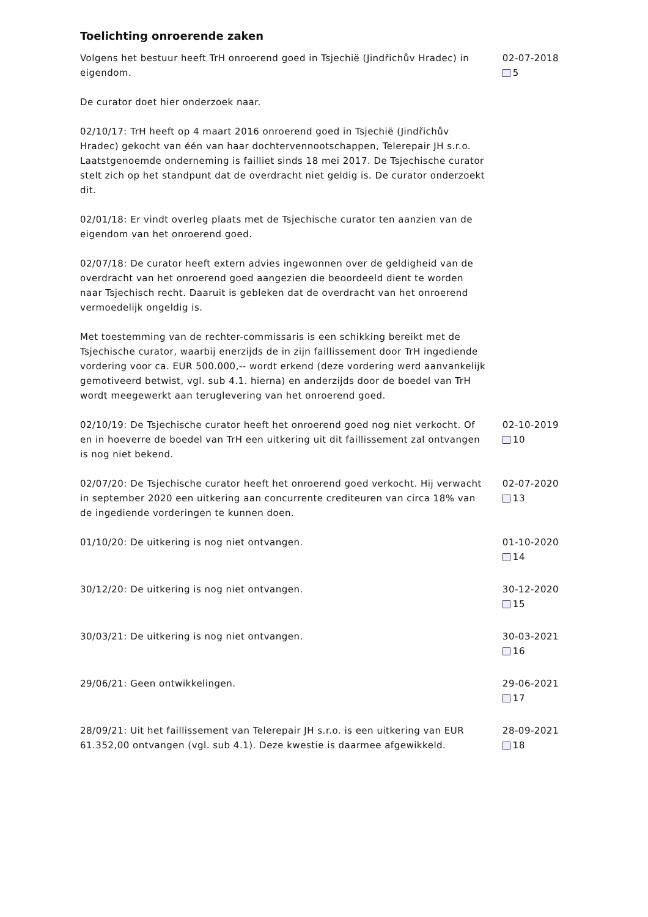Toelichting onroerende zaken
Volgens het bestuur heeft TrH onroerend goed in Tsjechië (Jindřichův Hradec) in eigendom.
De curator doet hier onderzoek naar.
02/10/17: TrH heeft op 4 maart 2016 onroerend goed in Tsjechië (Jindřichův Hradec) gekocht van één van haar dochtervennootschappen, Telerepair JH s.r.o. Laatstgenoemde onderneming is failliet sinds 18 mei 2017. De Tsjechische curator stelt zich op het standpunt dat de overdracht niet geldig is. De curator onderzoekt dit.
02/01/18: Er vindt overleg plaats met de Tsjechische curator ten aanzien van de eigendom van het onroerend goed.
02/07/18: De curator heeft extern advies ingewonnen over de geldigheid van de overdracht van het onroerend goed aangezien die beoordeeld dient te worden naar Tsjechisch recht. Daaruit is gebleken dat de overdracht van het onroerend vermoedelijk ongeldig is.
Met toestemming van de rechter-commissaris is een schikking bereikt met de Tsjechische curator, waarbij enerzijds de in zijn faillissement door TrH ingediende vordering voor ca. EUR 500.000,-- wordt erkend (deze vordering werd aanvankelijk gemotiveerd betwist, vgl. sub 4.1. hierna) en anderzijds door de boedel van TrH wordt meegewerkt aan teruglevering van het onroerend goed.
02-07-2018
5
02/10/19: De Tsjechische curator heeft het onroerend goed nog niet verkocht. Of en in hoeverre de boedel van TrH een uitkering uit dit faillissement zal ontvangen is nog niet bekend.
02-10-2019
10
02/07/20: De Tsjechische curator heeft het onroerend goed verkocht. Hij verwacht in september 2020 een uitkering aan concurrente crediteuren van circa 18% van de ingediende vorderingen te kunnen doen.
02-07-2020
13
01/10/20: De uitkering is nog niet ontvangen. 01-10-2020
14
30/12/20: De uitkering is nog niet ontvangen. 30-12-2020
15
30/03/21: De uitkering is nog niet ontvangen. 30-03-2021
16
29/06/21: Geen ontwikkelingen. 29-06-2021
17
28/09/21: Uit het faillissement van Telerepair JH s.r.o. is een uitkering van EUR 61.352,00 ontvangen (vgl. sub 4.1). Deze kwestie is daarmee afgewikkeld.
28-09-2021
18